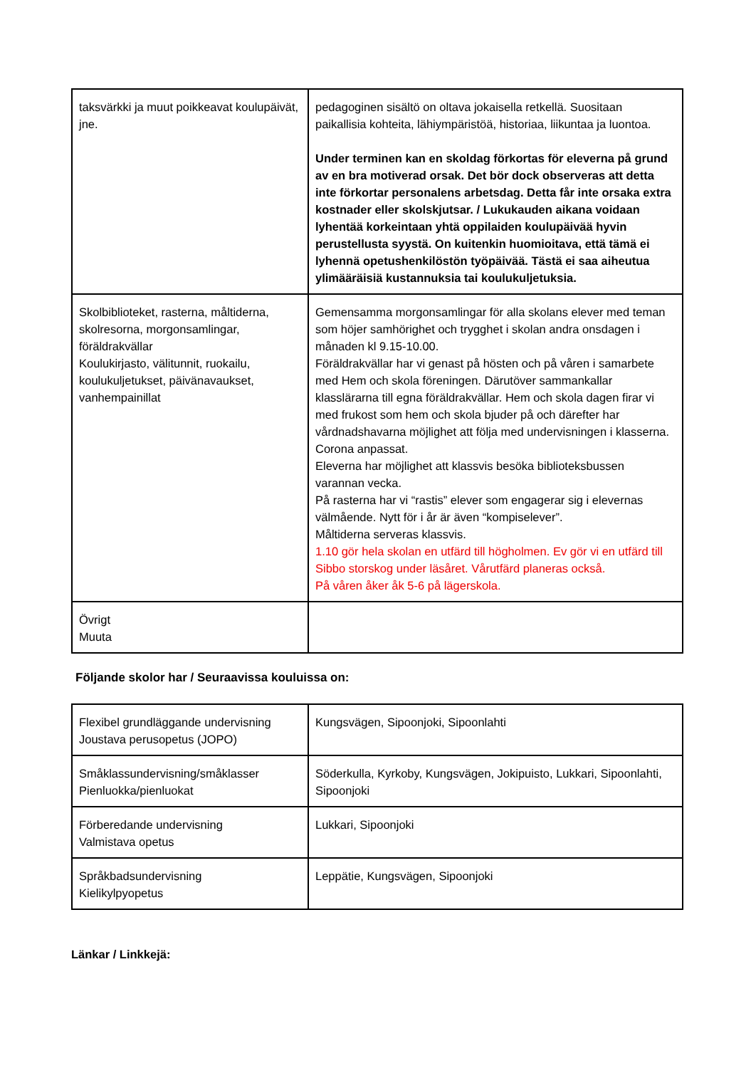| taksvärkki ja muut poikkeavat koulupäivät, jne. | pedagoginen sisältö on oltava jokaisella retkellä. Suositaan paikallisia kohteita, lähiympäristöä, historiaa, liikuntaa ja luontoa. Under terminen kan en skoldag förkortas för eleverna på grund av en bra motiverad orsak. Det bör dock observeras att detta inte förkortar personalens arbetsdag. Detta får inte orsaka extra kostnader eller skolskjutsar. / Lukukauden aikana voidaan lyhentää korkeintaan yhtä oppilaiden koulupäivää hyvin perustellusta syystä. On kuitenkin huomioitava, että tämä ei lyhennä opetushenkilöstön työpäivää. Tästä ei saa aiheutua ylimääräisiä kustannuksia tai koulukuljetuksia. |
| Skolbiblioteket, rasterna, måltiderna, skolresorna, morgonsamlingar, föräldrakvällar Koulukirjasto, välitunnit, ruokailu, koulukuljetukset, päivänavaukset, vanhempainillat | Gemensamma morgonsamlingar för alla skolans elever med teman som höjer samhörighet och trygghet i skolan andra onsdagen i månaden kl 9.15-10.00. Föräldrakvällar har vi genast på hösten och på våren i samarbete med Hem och skola föreningen. Därutöver sammankallar klasslärarna till egna föräldrakvällar. Hem och skola dagen firar vi med frukost som hem och skola bjuder på och därefter har vårdnadshavarna möjlighet att följa med undervisningen i klasserna. Corona anpassat. Eleverna har möjlighet att klassvis besöka biblioteksbussen varannan vecka. På rasterna har vi “rastis” elever som engagerar sig i elevernas välmående. Nytt för i år är även “kompiselever”. Måltiderna serveras klassvis. 1.10 gör hela skolan en utfärd till högholmen. Ev gör vi en utfärd till Sibbo storskog under läsåret. Vårutfärd planeras också. På våren åker åk 5-6 på lägerskola. |
| Övrigt Muuta | |
Följande skolor har / Seuraavissa kouluissa on:
| Flexibel grundläggande undervisning Joustava perusopetus (JOPO) | Kungsvägen, Sipoonjoki, Sipoonlahti |
| Småklassundervisning/småklasser Pienluokka/pienluokat | Söderkulla, Kyrkoby, Kungsvägen, Jokipuisto, Lukkari, Sipoonlahti, Sipoonjoki |
| Förberedande undervisning Valmistava opetus | Lukkari, Sipoonjoki |
| Språkbadsundervisning Kielikylpyopetus | Leppätie, Kungsvägen, Sipoonjoki |
Länkar / Linkkejä: